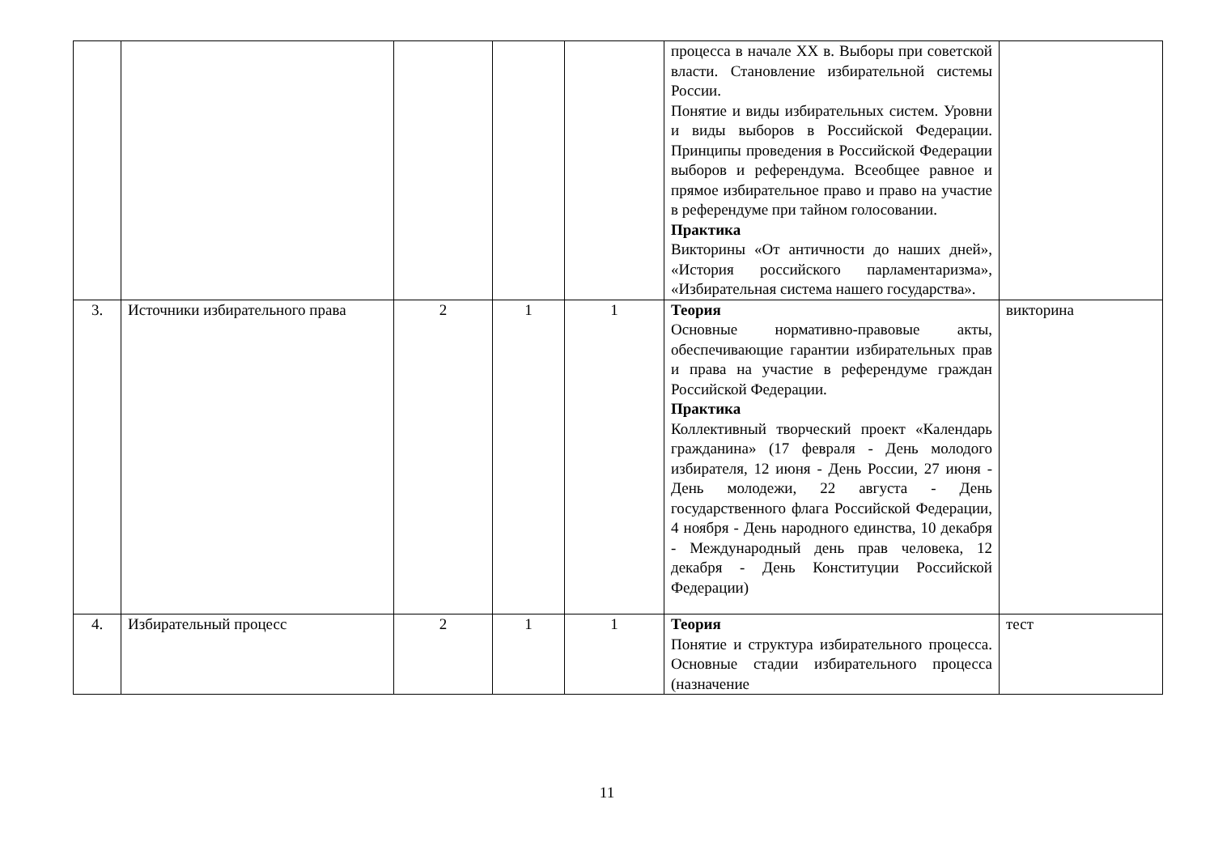| | | | | | процесса в начале XX в. Выборы при советской власти. Становление избирательной системы России. Понятие и виды избирательных систем. Уровни и виды выборов в Российской Федерации. Принципы проведения в Российской Федерации выборов и референдума. Всеобщее равное и прямое избирательное право и право на участие в референдуме при тайном голосовании. Практика Викторины «От античности до наших дней», «История российского парламентаризма», «Избирательная система нашего государства». | |
| 3. | Источники избирательного права | 2 | 1 | 1 | Теория Основные нормативно-правовые акты, обеспечивающие гарантии избирательных прав и права на участие в референдуме граждан Российской Федерации. Практика Коллективный творческий проект «Календарь гражданина» (17 февраля - День молодого избирателя, 12 июня - День России, 27 июня - День молодежи, 22 августа - День государственного флага Российской Федерации, 4 ноября - День народного единства, 10 декабря - Международный день прав человека, 12 декабря - День Конституции Российской Федерации) | викторина |
| 4. | Избирательный процесс | 2 | 1 | 1 | Теория Понятие и структура избирательного процесса. Основные стадии избирательного процесса (назначение | тест |
11